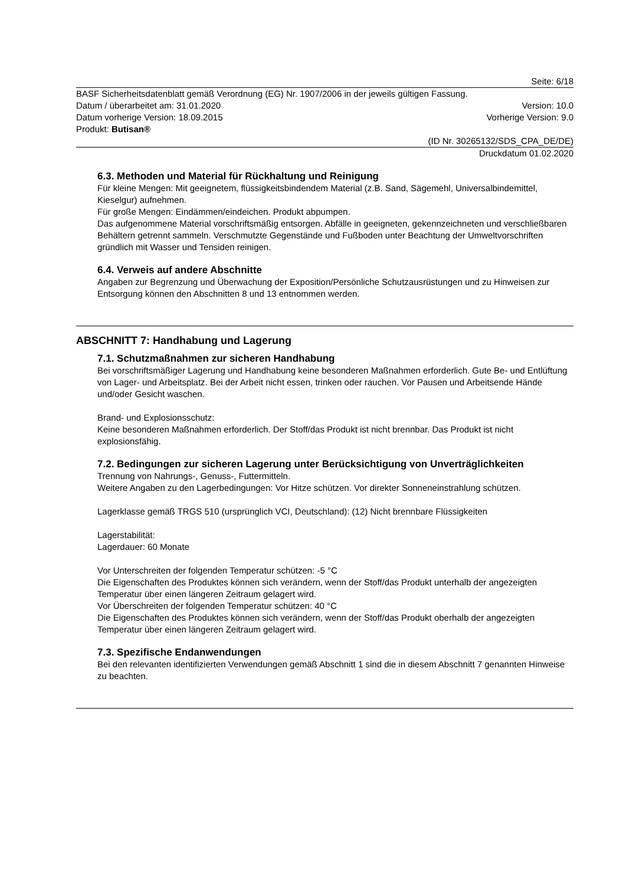Seite: 6/18
BASF Sicherheitsdatenblatt gemäß Verordnung (EG) Nr. 1907/2006 in der jeweils gültigen Fassung.
Datum / überarbeitet am: 31.01.2020 Version: 10.0
Datum vorherige Version: 18.09.2015 Vorherige Version: 9.0
Produkt: Butisan®
(ID Nr. 30265132/SDS_CPA_DE/DE)
Druckdatum 01.02.2020
6.3. Methoden und Material für Rückhaltung und Reinigung
Für kleine Mengen: Mit geeignetem, flüssigkeitsbindendem Material (z.B. Sand, Sägemehl, Universalbindemittel, Kieselgur) aufnehmen.
Für große Mengen: Eindämmen/eindeichen. Produkt abpumpen.
Das aufgenommene Material vorschriftsmäßig entsorgen. Abfälle in geeigneten, gekennzeichneten und verschließbaren Behältern getrennt sammeln. Verschmutzte Gegenstände und Fußboden unter Beachtung der Umweltvorschriften gründlich mit Wasser und Tensiden reinigen.
6.4. Verweis auf andere Abschnitte
Angaben zur Begrenzung und Überwachung der Exposition/Persönliche Schutzausrüstungen und zu Hinweisen zur Entsorgung können den Abschnitten 8 und 13 entnommen werden.
ABSCHNITT 7: Handhabung und Lagerung
7.1. Schutzmaßnahmen zur sicheren Handhabung
Bei vorschriftsmäßiger Lagerung und Handhabung keine besonderen Maßnahmen erforderlich. Gute Be- und Entlüftung von Lager- und Arbeitsplatz. Bei der Arbeit nicht essen, trinken oder rauchen. Vor Pausen und Arbeitsende Hände und/oder Gesicht waschen.
Brand- und Explosionsschutz:
Keine besonderen Maßnahmen erforderlich. Der Stoff/das Produkt ist nicht brennbar. Das Produkt ist nicht explosionsfähig.
7.2. Bedingungen zur sicheren Lagerung unter Berücksichtigung von Unverträglichkeiten
Trennung von Nahrungs-, Genuss-, Futtermitteln.
Weitere Angaben zu den Lagerbedingungen: Vor Hitze schützen. Vor direkter Sonneneinstrahlung schützen.
Lagerklasse gemäß TRGS 510 (ursprünglich VCI, Deutschland): (12) Nicht brennbare Flüssigkeiten
Lagerstabilität:
Lagerdauer: 60 Monate
Vor Unterschreiten der folgenden Temperatur schützen: -5 °C
Die Eigenschaften des Produktes können sich verändern, wenn der Stoff/das Produkt unterhalb der angezeigten Temperatur über einen längeren Zeitraum gelagert wird.
Vor Überschreiten der folgenden Temperatur schützen: 40 °C
Die Eigenschaften des Produktes können sich verändern, wenn der Stoff/das Produkt oberhalb der angezeigten Temperatur über einen längeren Zeitraum gelagert wird.
7.3. Spezifische Endanwendungen
Bei den relevanten identifizierten Verwendungen gemäß Abschnitt 1 sind die in diesem Abschnitt 7 genannten Hinweise zu beachten.